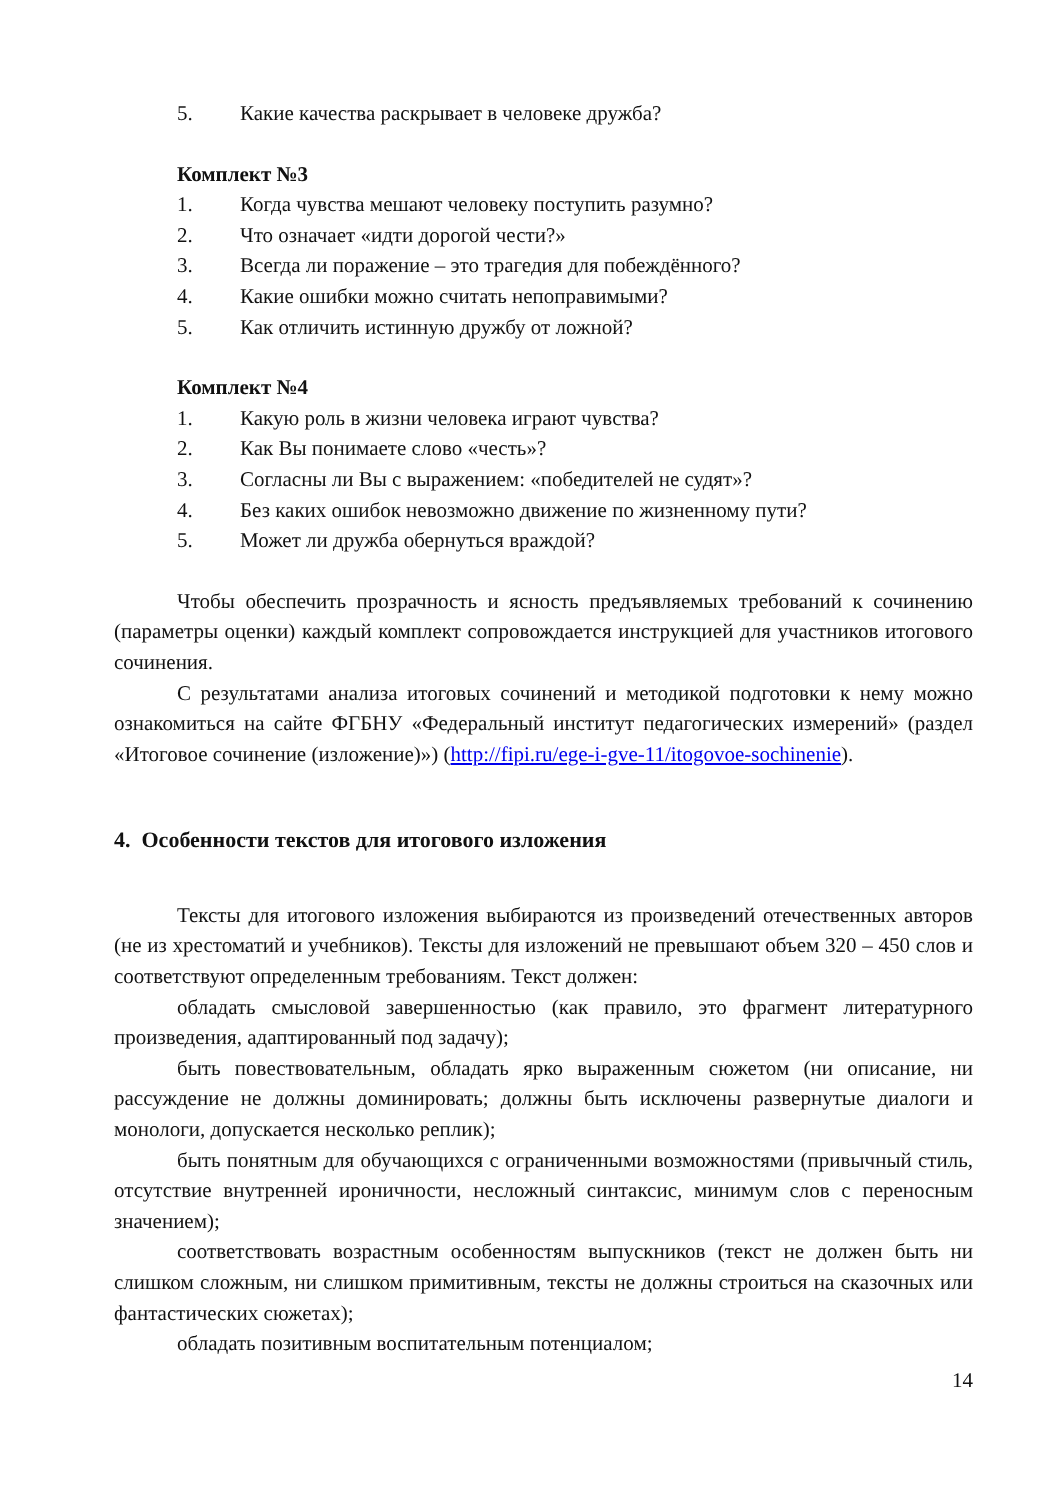5. Какие качества раскрывает в человеке дружба?
Комплект №3
1. Когда чувства мешают человеку поступить разумно?
2. Что означает «идти дорогой чести?»
3. Всегда ли поражение – это трагедия для побеждённого?
4. Какие ошибки можно считать непоправимыми?
5. Как отличить истинную дружбу от ложной?
Комплект №4
1. Какую роль в жизни человека играют чувства?
2. Как Вы понимаете слово «честь»?
3. Согласны ли Вы с выражением: «победителей не судят»?
4. Без каких ошибок невозможно движение по жизненному пути?
5. Может ли дружба обернуться враждой?
Чтобы обеспечить прозрачность и ясность предъявляемых требований к сочинению (параметры оценки) каждый комплект сопровождается инструкцией для участников итогового сочинения.
С результатами анализа итоговых сочинений и методикой подготовки к нему можно ознакомиться на сайте ФГБНУ «Федеральный институт педагогических измерений» (раздел «Итоговое сочинение (изложение)») (http://fipi.ru/ege-i-gve-11/itogovoe-sochinenie).
4. Особенности текстов для итогового изложения
Тексты для итогового изложения выбираются из произведений отечественных авторов (не из хрестоматий и учебников). Тексты для изложений не превышают объем 320 – 450 слов и соответствуют определенным требованиям. Текст должен:
обладать смысловой завершенностью (как правило, это фрагмент литературного произведения, адаптированный под задачу);
быть повествовательным, обладать ярко выраженным сюжетом (ни описание, ни рассуждение не должны доминировать; должны быть исключены развернутые диалоги и монологи, допускается несколько реплик);
быть понятным для обучающихся с ограниченными возможностями (привычный стиль, отсутствие внутренней ироничности, несложный синтаксис, минимум слов с переносным значением);
соответствовать возрастным особенностям выпускников (текст не должен быть ни слишком сложным, ни слишком примитивным, тексты не должны строиться на сказочных или фантастических сюжетах);
обладать позитивным воспитательным потенциалом;
14